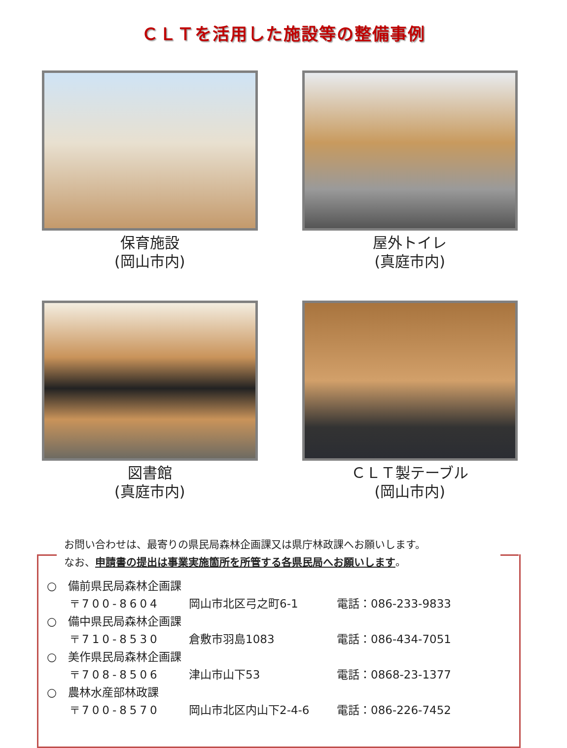ＣＬＴを活用した施設等の整備事例
保育施設
(岡山市内)
屋外トイレ
(真庭市内)
図書館
(真庭市内)
ＣＬＴ製テーブル
(岡山市内)
お問い合わせは、最寄りの県民局森林企画課又は県庁林政課へお願いします。
なお、申請書の提出は事業実施箇所を所管する各県民局へお願いします。
○　備前県民局森林企画課
〒700-8604 岡山市北区弓之町6-1 電話：086-233-9833
○　備中県民局森林企画課
〒710-8530 倉敷市羽島1083 電話：086-434-7051
○　美作県民局森林企画課
〒708-8506 津山市山下53 電話：0868-23-1377
○　農林水産部林政課
〒700-8570 岡山市北区内山下2-4-6 電話：086-226-7452